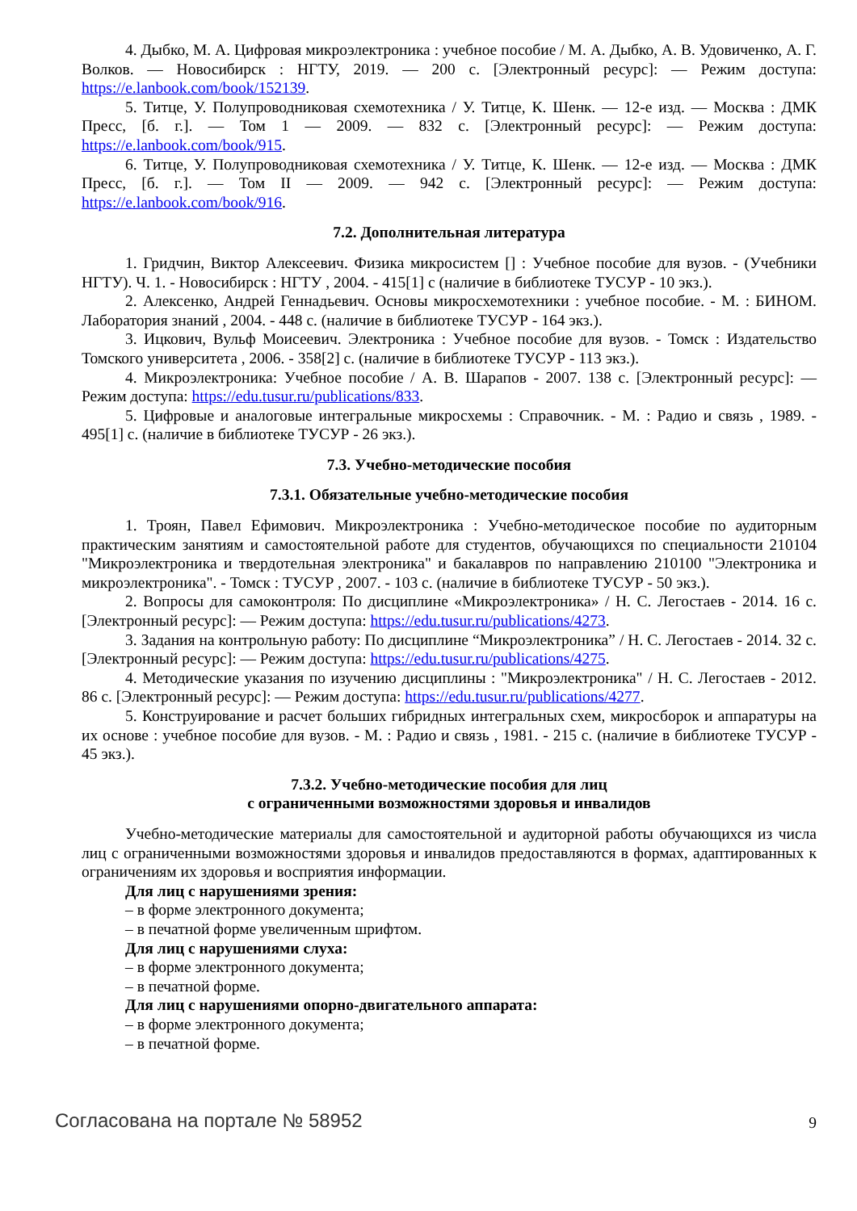4. Дыбко, М. А. Цифровая микроэлектроника : учебное пособие / М. А. Дыбко, А. В. Удовиченко, А. Г. Волков. — Новосибирск : НГТУ, 2019. — 200 с. [Электронный ресурс]: — Режим доступа: https://e.lanbook.com/book/152139.
5. Титце, У. Полупроводниковая схемотехника / У. Титце, К. Шенк. — 12-е изд. — Москва : ДМК Пресс, [б. г.]. — Том 1 — 2009. — 832 с. [Электронный ресурс]: — Режим доступа: https://e.lanbook.com/book/915.
6. Титце, У. Полупроводниковая схемотехника / У. Титце, К. Шенк. — 12-е изд. — Москва : ДМК Пресс, [б. г.]. — Том II — 2009. — 942 с. [Электронный ресурс]: — Режим доступа: https://e.lanbook.com/book/916.
7.2. Дополнительная литература
1. Гридчин, Виктор Алексеевич. Физика микросистем [] : Учебное пособие для вузов. - (Учебники НГТУ). Ч. 1. - Новосибирск : НГТУ , 2004. - 415[1] с (наличие в библиотеке ТУСУР - 10 экз.).
2. Алексенко, Андрей Геннадьевич. Основы микросхемотехники : учебное пособие. - М. : БИНОМ. Лаборатория знаний , 2004. - 448 с. (наличие в библиотеке ТУСУР - 164 экз.).
3. Ицкович, Вульф Моисеевич. Электроника : Учебное пособие для вузов. - Томск : Издательство Томского университета , 2006. - 358[2] с. (наличие в библиотеке ТУСУР - 113 экз.).
4. Микроэлектроника: Учебное пособие / А. В. Шарапов - 2007. 138 с. [Электронный ресурс]: — Режим доступа: https://edu.tusur.ru/publications/833.
5. Цифровые и аналоговые интегральные микросхемы : Справочник. - М. : Радио и связь , 1989. - 495[1] с. (наличие в библиотеке ТУСУР - 26 экз.).
7.3. Учебно-методические пособия
7.3.1. Обязательные учебно-методические пособия
1. Троян, Павел Ефимович. Микроэлектроника : Учебно-методическое пособие по аудиторным практическим занятиям и самостоятельной работе для студентов, обучающихся по специальности 210104 "Микроэлектроника и твердотельная электроника" и бакалавров по направлению 210100 "Электроника и микроэлектроника". - Томск : ТУСУР , 2007. - 103 с. (наличие в библиотеке ТУСУР - 50 экз.).
2. Вопросы для самоконтроля: По дисциплине «Микроэлектроника» / Н. С. Легостаев - 2014. 16 с. [Электронный ресурс]: — Режим доступа: https://edu.tusur.ru/publications/4273.
3. Задания на контрольную работу: По дисциплине “Микроэлектроника” / Н. С. Легостаев - 2014. 32 с. [Электронный ресурс]: — Режим доступа: https://edu.tusur.ru/publications/4275.
4. Методические указания по изучению дисциплины : "Микроэлектроника" / Н. С. Легостаев - 2012. 86 с. [Электронный ресурс]: — Режим доступа: https://edu.tusur.ru/publications/4277.
5. Конструирование и расчет больших гибридных интегральных схем, микросборок и аппаратуры на их основе : учебное пособие для вузов. - М. : Радио и связь , 1981. - 215 с. (наличие в библиотеке ТУСУР - 45 экз.).
7.3.2. Учебно-методические пособия для лиц
с ограниченными возможностями здоровья и инвалидов
Учебно-методические материалы для самостоятельной и аудиторной работы обучающихся из числа лиц с ограниченными возможностями здоровья и инвалидов предоставляются в формах, адаптированных к ограничениям их здоровья и восприятия информации.
Для лиц с нарушениями зрения:
– в форме электронного документа;
– в печатной форме увеличенным шрифтом.
Для лиц с нарушениями слуха:
– в форме электронного документа;
– в печатной форме.
Для лиц с нарушениями опорно-двигательного аппарата:
– в форме электронного документа;
– в печатной форме.
Согласована на портале № 58952 9